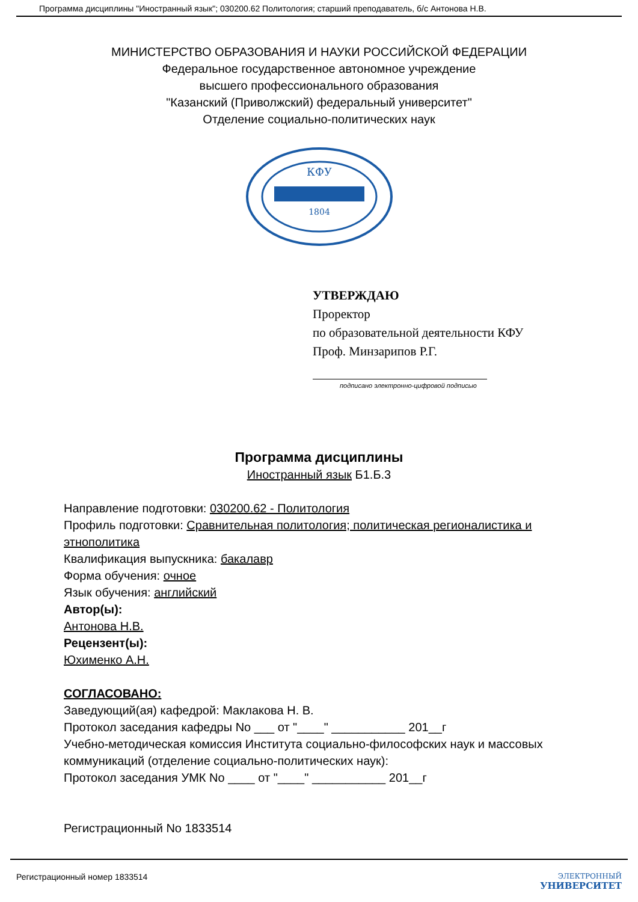Программа дисциплины "Иностранный язык"; 030200.62 Политология; старший преподаватель, б/с Антонова Н.В.
МИНИСТЕРСТВО ОБРАЗОВАНИЯ И НАУКИ РОССИЙСКОЙ ФЕДЕРАЦИИ
Федеральное государственное автономное учреждение
высшего профессионального образования
"Казанский (Приволжский) федеральный университет"
Отделение социально-политических наук
КФУ
1804
УТВЕРЖДАЮ
Проректор
по образовательной деятельности КФУ
Проф. Минзарипов Р.Г.
подписано электронно-цифровой подписью
Программа дисциплины
Иностранный язык Б1.Б.3
Направление подготовки: 030200.62 - Политология
Профиль подготовки: Сравнительная политология; политическая регионалистика и этнополитика
Квалификация выпускника: бакалавр
Форма обучения: очное
Язык обучения: английский
Автор(ы):
Антонова Н.В.
Рецензент(ы):
Юхименко А.Н.
СОГЛАСОВАНО:
Заведующий(ая) кафедрой: Маклакова Н. В.
Протокол заседания кафедры No ___ от "____" ___________ 201__г
Учебно-методическая комиссия Института социально-философских наук и массовых коммуникаций (отделение социально-политических наук):
Протокол заседания УМК No ____ от "____" ___________ 201__г
Регистрационный No 1833514
Регистрационный номер 1833514 ЭЛЕКТРОННЫЙ
УНИВЕРСИТЕТ